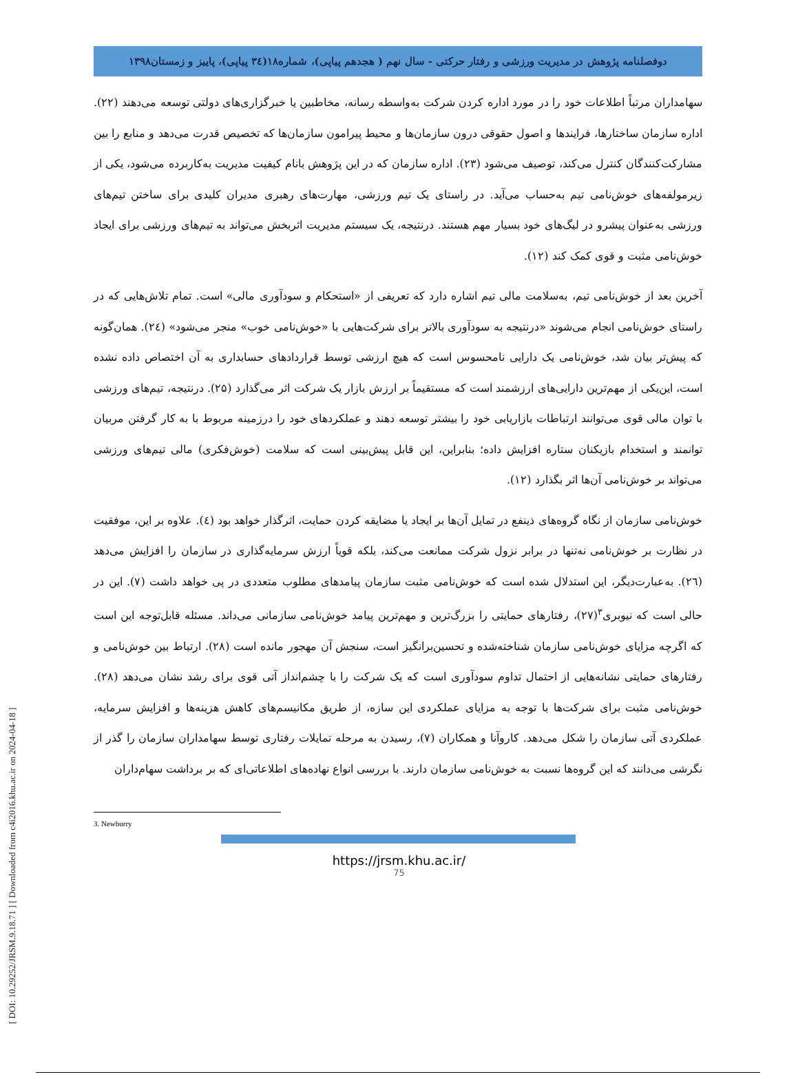[ DOI: 10.29252/JRSM.9.18.71 ] [ Downloaded from c4i2016.khu.ac.ir on 2024-04-18 ]
دوفصلنامه پژوهش در مدیریت ورزشی و رفتار حرکتی - سال نهم ( هجدهم پیاپی)، شماره۱۸(۳٤ پیاپی)، پاییز و زمستان۱۳۹۸
سهامداران مرتباً اطلاعات خود را در مورد اداره کردن شرکت به‌واسطه رسانه، مخاطبین یا خبرگزاری‌های دولتی توسعه می‌دهند (۲۲). اداره سازمان ساختارها، فرایندها و اصول حقوقی درون سازمان‌ها و محیط پیرامون سازمان‌ها که تخصیص قدرت می‌دهد و منابع را بین مشارکت‌کنندگان کنترل می‌کند، توصیف می‌شود (۲۳). اداره سازمان که در این پژوهش بانام کیفیت مدیریت به‌کاربرده می‌شود، یکی از زیرمولفه‌های خوش‌نامی تیم به‌حساب می‌آید. در راستای یک تیم ورزشی، مهارت‌های رهبری مدیران کلیدی برای ساختن تیم‌های ورزشی به‌عنوان پیشرو در لیگ‌های خود بسیار مهم هستند. درنتیجه، یک سیستم مدیریت اثربخش می‌تواند به تیم‌های ورزشی برای ایجاد خوش‌نامی مثبت و قوی کمک کند (۱۲).
آخرین بعد از خوش‌نامی تیم، به‌سلامت مالی تیم اشاره دارد که تعریفی از «استحکام و سودآوری مالی» است. تمام تلاش‌هایی که در راستای خوش‌نامی انجام می‌شوند «درنتیجه به سودآوری بالاتر برای شرکت‌هایی با «خوش‌نامی خوب» منجر می‌شود» (۲٤). همان‌گونه که پیش‌تر بیان شد، خوش‌نامی یک دارایی نامحسوس است که هیچ ارزشی توسط قراردادهای حسابداری به آن اختصاص داده نشده است، این‌یکی از مهم‌ترین دارایی‌های ارزشمند است که مستقیماً بر ارزش بازار یک شرکت اثر می‌گذارد (۲۵). درنتیجه، تیم‌های ورزشی با توان مالی قوی می‌توانند ارتباطات بازاریابی خود را بیشتر توسعه دهند و عملکردهای خود را درزمینه مربوط با به کار گرفتن مربیان توانمند و استخدام بازیکنان ستاره افزایش داده؛ بنابراین، این قابل پیش‌بینی است که سلامت (خوش‌فکری) مالی تیم‌های ورزشی می‌تواند بر خوش‌نامی آن‌ها اثر بگذارد (۱۲).
خوش‌نامی سازمان از نگاه گروه‌های ذینفع در تمایل آن‌ها بر ایجاد یا مضایقه کردن حمایت، اثرگذار خواهد بود (٤). علاوه بر این، موفقیت در نظارت بر خوش‌نامی نه‌تنها در برابر نزول شرکت ممانعت می‌کند، بلکه قویاً ارزش سرمایه‌گذاری در سازمان را افزایش می‌دهد (۲٦). به‌عبارت‌دیگر، این استدلال شده است که خوش‌نامی مثبت سازمان پیامدهای مطلوب متعددی در پی خواهد داشت (۷). این در حالی است که نیوبری<sup>۳</sup>(۲۷)، رفتارهای حمایتی را بزرگ‌ترین و مهم‌ترین پیامد خوش‌نامی سازمانی می‌داند. مسئله قابل‌توجه این است که اگرچه مزایای خوش‌نامی سازمان شناخته‌شده و تحسین‌برانگیز است، سنجش آن مهجور مانده است (۲۸). ارتباط بین خوش‌نامی و رفتارهای حمایتی نشانه‌هایی از احتمال تداوم سودآوری است که یک شرکت را با چشم‌انداز آتی قوی برای رشد نشان می‌دهد (۲۸). خوش‌نامی مثبت برای شرکت‌ها با توجه به مزایای عملکردی این سازه، از طریق مکانیسم‌های کاهش هزینه‌ها و افزایش سرمایه، عملکردی آتی سازمان را شکل می‌دهد. کاروآنا و همکاران (۷)، رسیدن به مرحله تمایلات رفتاری توسط سهامداران سازمان را گذر از نگرشی می‌دانند که این گروه‌ها نسبت به خوش‌نامی سازمان دارند. با بررسی انواع نهاده‌های اطلاعاتی‌ای که بر برداشت سهام‌داران
3. Newburry
https://jrsm.khu.ac.ir/
75